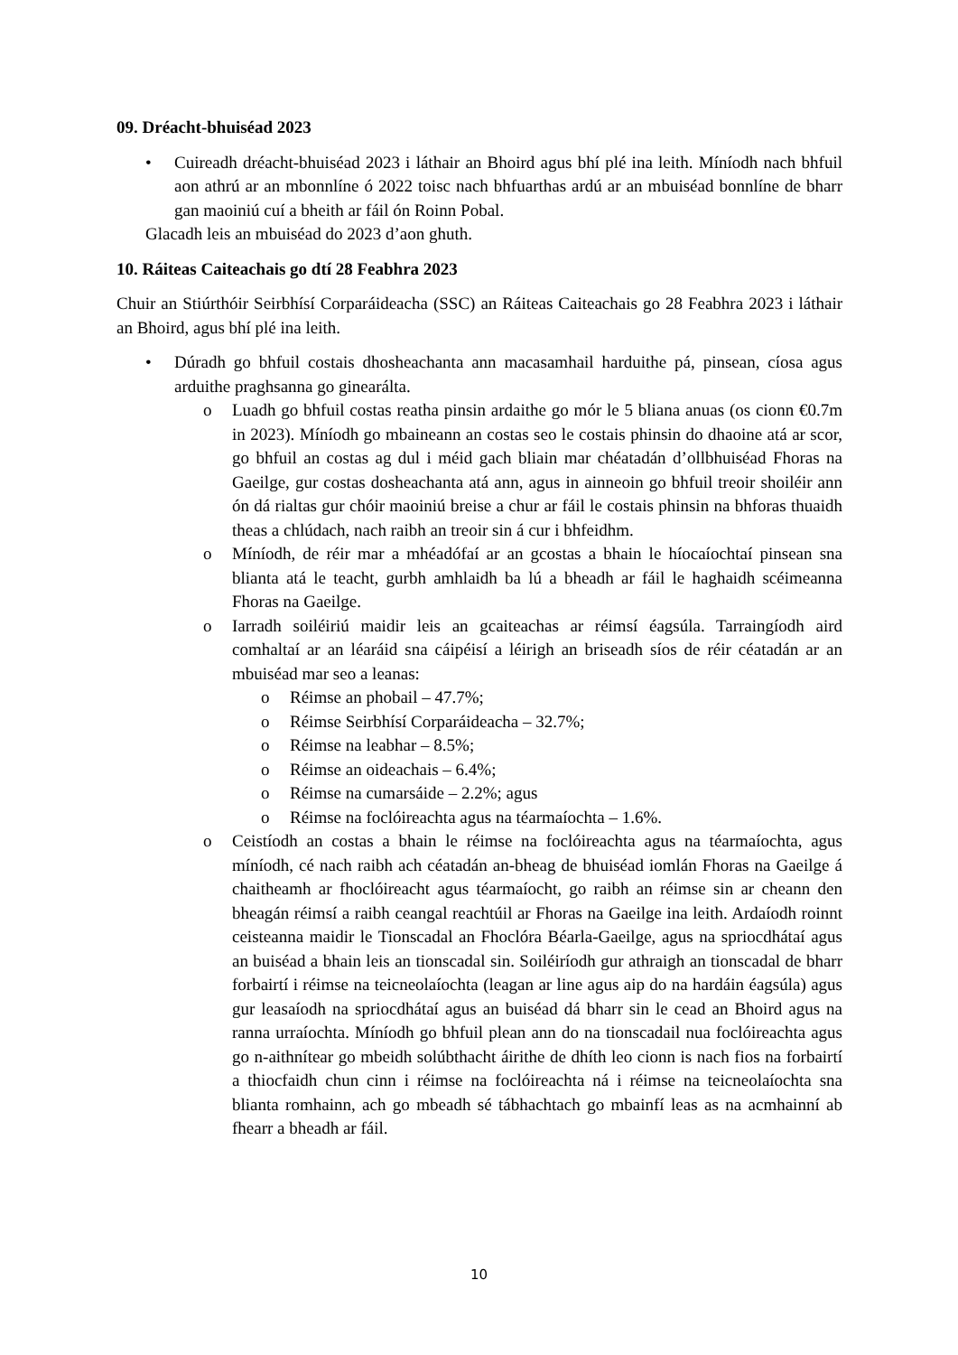09. Dréacht-bhuiséad 2023
• Cuireadh dréacht-bhuiséad 2023 i láthair an Bhoird agus bhí plé ina leith. Míníodh nach bhfuil aon athrú ar an mbonnlíne ó 2022 toisc nach bhfuarthas ardú ar an mbuiséad bonnlíne de bharr gan maoiniú cuí a bheith ar fáil ón Roinn Pobal.
Glacadh leis an mbuiséad do 2023 d’aon ghuth.
10. Ráiteas Caiteachais go dtí 28 Feabhra 2023
Chuir an Stiúrthóir Seirbhísí Corparáideacha (SSC) an Ráiteas Caiteachais go 28 Feabhra 2023 i láthair an Bhoird, agus bhí plé ina leith.
• Dúradh go bhfuil costais dhosheachanta ann macasamhail harduithe pá, pinsean, cíosa agus arduithe praghsanna go ginearálta.
o Luadh go bhfuil costas reatha pinsin ardaithe go mór le 5 bliana anuas (os cionn €0.7m in 2023). Míníodh go mbaineann an costas seo le costais phinsin do dhaoine atá ar scor, go bhfuil an costas ag dul i méid gach bliain mar chéatadán d’ollbhuiséad Fhoras na Gaeilge, gur costas dosheachanta atá ann, agus in ainneoin go bhfuil treoir shoiléir ann ón dá rialtas gur chóir maoiniú breise a chur ar fáil le costais phinsin na bhforas thuaidh theas a chlúdach, nach raibh an treoir sin á cur i bhfeidhm.
o Míníodh, de réir mar a mhéadófaí ar an gcostas a bhain le híocaíochtaí pinsean sna blianta atá le teacht, gurbh amhlaidh ba lú a bheadh ar fáil le haghaidh scéimeanna Fhoras na Gaeilge.
o Iarradh soiléiriú maidir leis an gcaiteachas ar réimsí éagsúla. Tarraingíodh aird comhaltaí ar an léaráid sna cáipéisí a léirigh an briseadh síos de réir céatadán ar an mbuiséad mar seo a leanas:
o Réimse an phobail – 47.7%;
o Réimse Seirbhísí Corparáideacha – 32.7%;
o Réimse na leabhar – 8.5%;
o Réimse an oideachais – 6.4%;
o Réimse na cumarsáide – 2.2%; agus
o Réimse na foclóireachta agus na téarmaíochta – 1.6%.
o Ceistíodh an costas a bhain le réimse na foclóireachta agus na téarmaíochta, agus míníodh, cé nach raibh ach céatadán an-bheag de bhuiséad iomlán Fhoras na Gaeilge á chaitheamh ar fhoclóireacht agus téarmaíocht, go raibh an réimse sin ar cheann den bheagán réimsí a raibh ceangal reachtúil ar Fhoras na Gaeilge ina leith. Ardaíodh roinnt ceisteanna maidir le Tionscadal an Fhoclóra Béarla-Gaeilge, agus na spriocdhátaí agus an buiséad a bhain leis an tionscadal sin. Soiléiríodh gur athraigh an tionscadal de bharr forbairtí i réimse na teicneolaíochta (leagan ar line agus aip do na hardáin éagsúla) agus gur leasaíodh na spriocdhátaí agus an buiséad dá bharr sin le cead an Bhoird agus na ranna urraíochta. Míníodh go bhfuil plean ann do na tionscadail nua foclóireachta agus go n-aithnítear go mbeidh solúbthacht áirithe de dhíth leo cionn is nach fios na forbairtí a thiocfaidh chun cinn i réimse na foclóireachta ná i réimse na teicneolaíochta sna blianta romhainn, ach go mbeadh sé tábhachtach go mbainfí leas as na acmhainní ab fhearr a bheadh ar fáil.
10